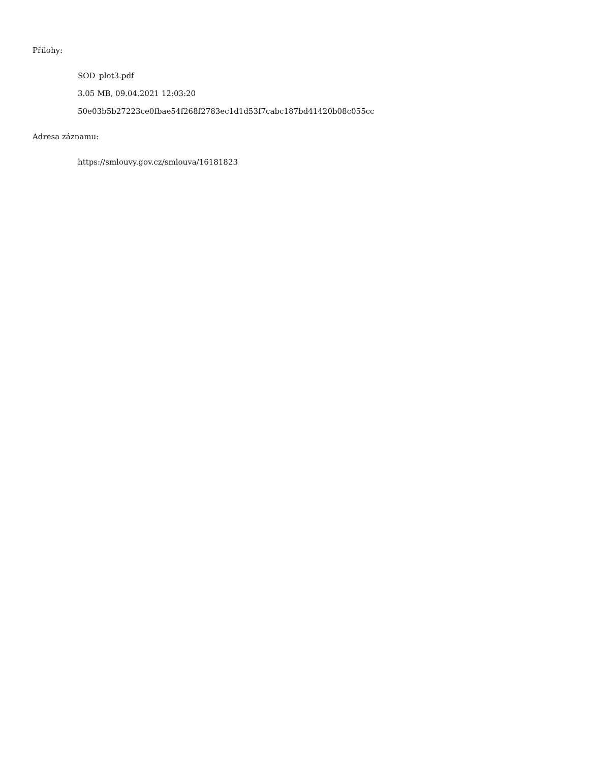Přílohy:
SOD_plot3.pdf
3.05 MB, 09.04.2021 12:03:20
50e03b5b27223ce0fbae54f268f2783ec1d1d53f7cabc187bd41420b08c055cc
Adresa záznamu:
https://smlouvy.gov.cz/smlouva/16181823